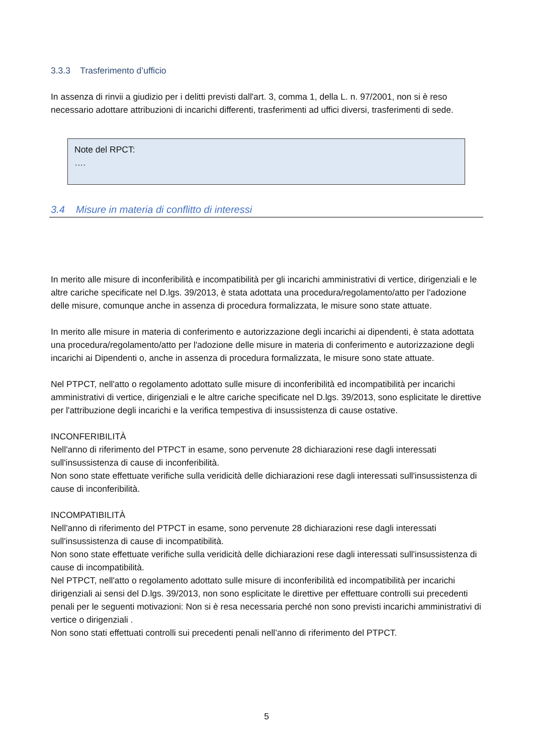3.3.3 Trasferimento d’ufficio
In assenza di rinvii a giudizio per i delitti previsti dall'art. 3, comma 1, della L. n. 97/2001, non si è reso necessario adottare attribuzioni di incarichi differenti, trasferimenti ad uffici diversi, trasferimenti di sede.
Note del RPCT:
….
3.4 Misure in materia di conflitto di interessi
In merito alle misure di inconferibilità e incompatibilità per gli incarichi amministrativi di vertice, dirigenziali e le altre cariche specificate nel D.lgs. 39/2013, è stata adottata una procedura/regolamento/atto per l'adozione delle misure, comunque anche in assenza di procedura formalizzata, le misure sono state attuate.
In merito alle misure in materia di conferimento e autorizzazione degli incarichi ai dipendenti, è stata adottata una procedura/regolamento/atto per l'adozione delle misure in materia di conferimento e autorizzazione degli incarichi ai Dipendenti o, anche in assenza di procedura formalizzata, le misure sono state attuate.
Nel PTPCT, nell'atto o regolamento adottato sulle misure di inconferibilità ed incompatibilità per incarichi amministrativi di vertice, dirigenziali e le altre cariche specificate nel D.lgs. 39/2013, sono esplicitate le direttive per l'attribuzione degli incarichi e la verifica tempestiva di insussistenza di cause ostative.
INCONFERIBILITÀ
Nell'anno di riferimento del PTPCT in esame, sono pervenute 28 dichiarazioni rese dagli interessati sull'insussistenza di cause di inconferibilità.
Non sono state effettuate verifiche sulla veridicità delle dichiarazioni rese dagli interessati sull'insussistenza di cause di inconferibilità.
INCOMPATIBILITÀ
Nell'anno di riferimento del PTPCT in esame, sono pervenute 28 dichiarazioni rese dagli interessati sull'insussistenza di cause di incompatibilità.
Non sono state effettuate verifiche sulla veridicità delle dichiarazioni rese dagli interessati sull'insussistenza di cause di incompatibilità.
Nel PTPCT, nell'atto o regolamento adottato sulle misure di inconferibilità ed incompatibilità per incarichi dirigenziali ai sensi del D.lgs. 39/2013, non sono esplicitate le direttive per effettuare controlli sui precedenti penali per le seguenti motivazioni: Non si è resa necessaria perché non sono previsti incarichi amministrativi di vertice o dirigenziali .
Non sono stati effettuati controlli sui precedenti penali nell’anno di riferimento del PTPCT.
5